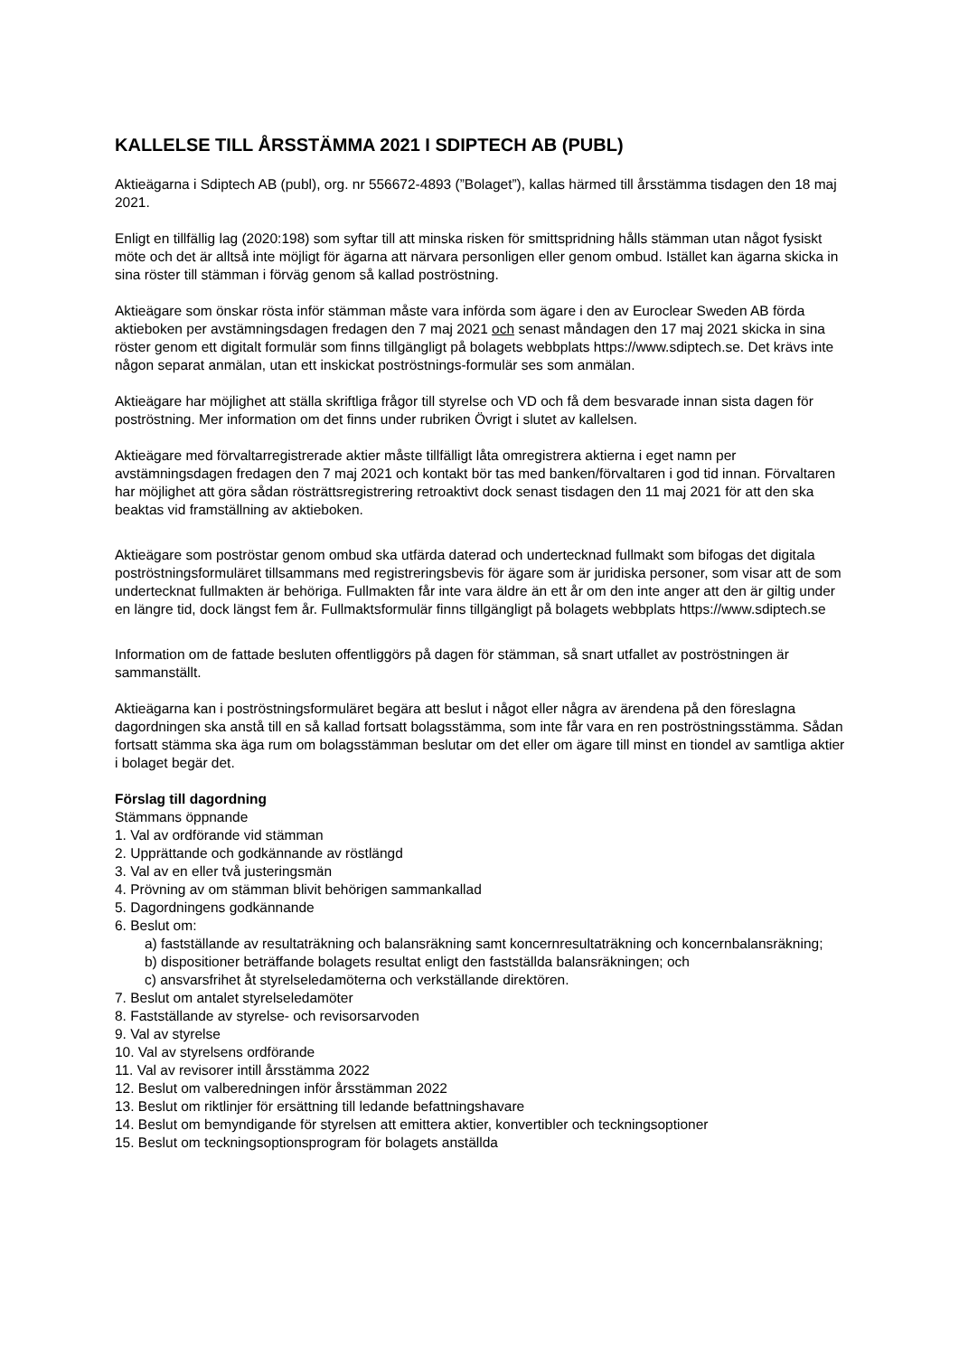KALLELSE TILL ÅRSSTÄMMA 2021 I SDIPTECH AB (PUBL)
Aktieägarna i Sdiptech AB (publ), org. nr 556672-4893 (”Bolaget”), kallas härmed till årsstämma tisdagen den 18 maj 2021.
Enligt en tillfällig lag (2020:198) som syftar till att minska risken för smittspridning hålls stämman utan något fysiskt möte och det är alltså inte möjligt för ägarna att närvara personligen eller genom ombud. Istället kan ägarna skicka in sina röster till stämman i förväg genom så kallad poströstning.
Aktieägare som önskar rösta inför stämman måste vara införda som ägare i den av Euroclear Sweden AB förda aktieboken per avstämningsdagen fredagen den 7 maj 2021 och senast måndagen den 17 maj 2021 skicka in sina röster genom ett digitalt formulär som finns tillgängligt på bolagets webbplats https://www.sdiptech.se. Det krävs inte någon separat anmälan, utan ett inskickat poströstnings-formulär ses som anmälan.
Aktieägare har möjlighet att ställa skriftliga frågor till styrelse och VD och få dem besvarade innan sista dagen för poströstning. Mer information om det finns under rubriken Övrigt i slutet av kallelsen.
Aktieägare med förvaltarregistrerade aktier måste tillfälligt låta omregistrera aktierna i eget namn per avstämningsdagen fredagen den 7 maj 2021 och kontakt bör tas med banken/förvaltaren i god tid innan. Förvaltaren har möjlighet att göra sådan rösträttsregistrering retroaktivt dock senast tisdagen den 11 maj 2021 för att den ska beaktas vid framställning av aktieboken.
Aktieägare som poströstar genom ombud ska utfärda daterad och undertecknad fullmakt som bifogas det digitala poströstningsformuläret tillsammans med registreringsbevis för ägare som är juridiska personer, som visar att de som undertecknat fullmakten är behöriga. Fullmakten får inte vara äldre än ett år om den inte anger att den är giltig under en längre tid, dock längst fem år. Fullmaktsformulär finns tillgängligt på bolagets webbplats https://www.sdiptech.se
Information om de fattade besluten offentliggörs på dagen för stämman, så snart utfallet av poströstningen är sammanställt.
Aktieägarna kan i poströstningsformuläret begära att beslut i något eller några av ärendena på den föreslagna dagordningen ska anstå till en så kallad fortsatt bolagsstämma, som inte får vara en ren poströstningsstämma. Sådan fortsatt stämma ska äga rum om bolagsstämman beslutar om det eller om ägare till minst en tiondel av samtliga aktier i bolaget begär det.
Förslag till dagordning
Stämmans öppnande
1. Val av ordförande vid stämman
2. Upprättande och godkännande av röstlängd
3. Val av en eller två justeringsmän
4. Prövning av om stämman blivit behörigen sammankallad
5. Dagordningens godkännande
6. Beslut om:
a) fastställande av resultaträkning och balansräkning samt koncernresultaträkning och koncernbalansräkning;
b) dispositioner beträffande bolagets resultat enligt den fastställda balansräkningen; och
c) ansvarsfrihet åt styrelseledamöterna och verkställande direktören.
7. Beslut om antalet styrelseledamöter
8. Fastställande av styrelse- och revisorsarvoden
9. Val av styrelse
10. Val av styrelsens ordförande
11. Val av revisorer intill årsstämma 2022
12. Beslut om valberedningen inför årsstämman 2022
13. Beslut om riktlinjer för ersättning till ledande befattningshavare
14. Beslut om bemyndigande för styrelsen att emittera aktier, konvertibler och teckningsoptioner
15. Beslut om teckningsoptionsprogram för bolagets anställda